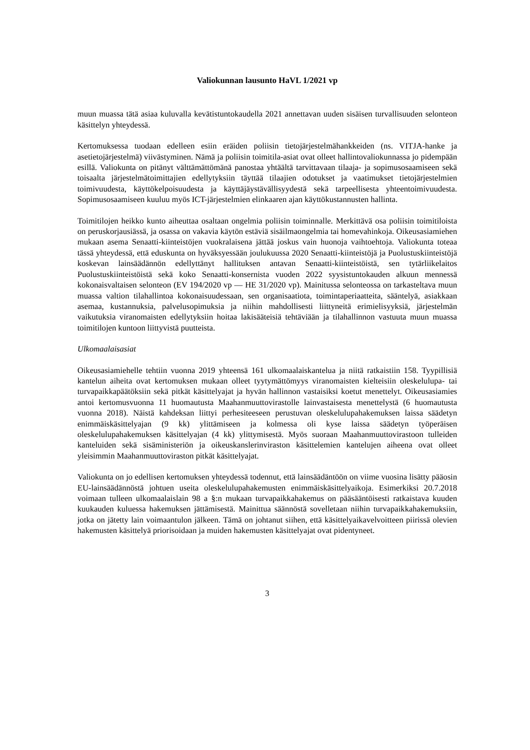Valiokunnan lausunto HaVL 1/2021 vp
muun muassa tätä asiaa kuluvalla kevätistuntokaudella 2021 annettavan uuden sisäisen turvallisuuden selonteon käsittelyn yhteydessä.
Kertomuksessa tuodaan edelleen esiin eräiden poliisin tietojärjestelmähankkeiden (ns. VITJA-hanke ja asetietojärjestelmä) viivästyminen. Nämä ja poliisin toimitila-asiat ovat olleet hallintovaliokunnassa jo pidempään esillä. Valiokunta on pitänyt välttämättömänä panostaa yhtäältä tarvittavaan tilaaja- ja sopimusosaamiseen sekä toisaalta järjestelmätoimittajien edellytyksiin täyttää tilaajien odotukset ja vaatimukset tietojärjestelmien toimivuudesta, käyttökelpoisuudesta ja käyttäjäystävällisyydestä sekä tarpeellisesta yhteentoimivuudesta. Sopimusosaamiseen kuuluu myös ICT-järjestelmien elinkaaren ajan käyttökustannusten hallinta.
Toimitilojen heikko kunto aiheuttaa osaltaan ongelmia poliisin toiminnalle. Merkittävä osa poliisin toimitiloista on peruskorjausiässä, ja osassa on vakavia käytön estäviä sisäilmaongelmia tai homevahinkoja. Oikeusasiamiehen mukaan asema Senaatti-kiinteistöjen vuokralaisena jättää joskus vain huonoja vaihtoehtoja. Valiokunta toteaa tässä yhteydessä, että eduskunta on hyväksyessään joulukuussa 2020 Senaatti-kiinteistöjä ja Puolustuskiinteistöjä koskevan lainsäädännön edellyttänyt hallituksen antavan Senaatti-kiinteistöistä, sen tytärliikelaitos Puolustuskiinteistöistä sekä koko Senaatti-konsernista vuoden 2022 syysistuntokauden alkuun mennessä kokonaisvaltaisen selonteon (EV 194/2020 vp — HE 31/2020 vp). Mainitussa selonteossa on tarkasteltava muun muassa valtion tilahallintoa kokonaisuudessaan, sen organisaatiota, toimintaperiaatteita, sääntelyä, asiakkaan asemaa, kustannuksia, palvelusopimuksia ja niihin mahdollisesti liittyneitä erimielisyyksiä, järjestelmän vaikutuksia viranomaisten edellytyksiin hoitaa lakisääteisiä tehtäviään ja tilahallinnon vastuuta muun muassa toimitilojen kuntoon liittyvistä puutteista.
Ulkomaalaisasiat
Oikeusasiamiehelle tehtiin vuonna 2019 yhteensä 161 ulkomaalaiskantelua ja niitä ratkaistiin 158. Tyypillisiä kantelun aiheita ovat kertomuksen mukaan olleet tyytymättömyys viranomaisten kielteisiin oleskelulupa- tai turvapaikkapäätöksiin sekä pitkät käsittelyajat ja hyvän hallinnon vastaisiksi koetut menettelyt. Oikeusasiamies antoi kertomusvuonna 11 huomautusta Maahanmuuttovirastolle lainvastaisesta menettelystä (6 huomautusta vuonna 2018). Näistä kahdeksan liittyi perhesiteeseen perustuvan oleskelulupahakemuksen laissa säädetyn enimmäiskäsittelyajan (9 kk) ylittämiseen ja kolmessa oli kyse laissa säädetyn työperäisen oleskelulupahakemuksen käsittelyajan (4 kk) ylittymisestä. Myös suoraan Maahanmuuttovirastoon tulleiden kanteluiden sekä sisäministeriön ja oikeuskanslerinviraston käsittelemien kantelujen aiheena ovat olleet yleisimmin Maahanmuuttoviraston pitkät käsittelyajat.
Valiokunta on jo edellisen kertomuksen yhteydessä todennut, että lainsäädäntöön on viime vuosina lisätty pääosin EU-lainsäädännöstä johtuen useita oleskelulupahakemusten enimmäiskäsittelyaikoja. Esimerkiksi 20.7.2018 voimaan tulleen ulkomaalaislain 98 a §:n mukaan turvapaikkahakemus on pääsääntöisesti ratkaistava kuuden kuukauden kuluessa hakemuksen jättämisestä. Mainittua säännöstä sovelletaan niihin turvapaikkahakemuksiin, jotka on jätetty lain voimaantulon jälkeen. Tämä on johtanut siihen, että käsittelyaikavelvoitteen piirissä olevien hakemusten käsittelyä priorisoidaan ja muiden hakemusten käsittelyajat ovat pidentyneet.
3